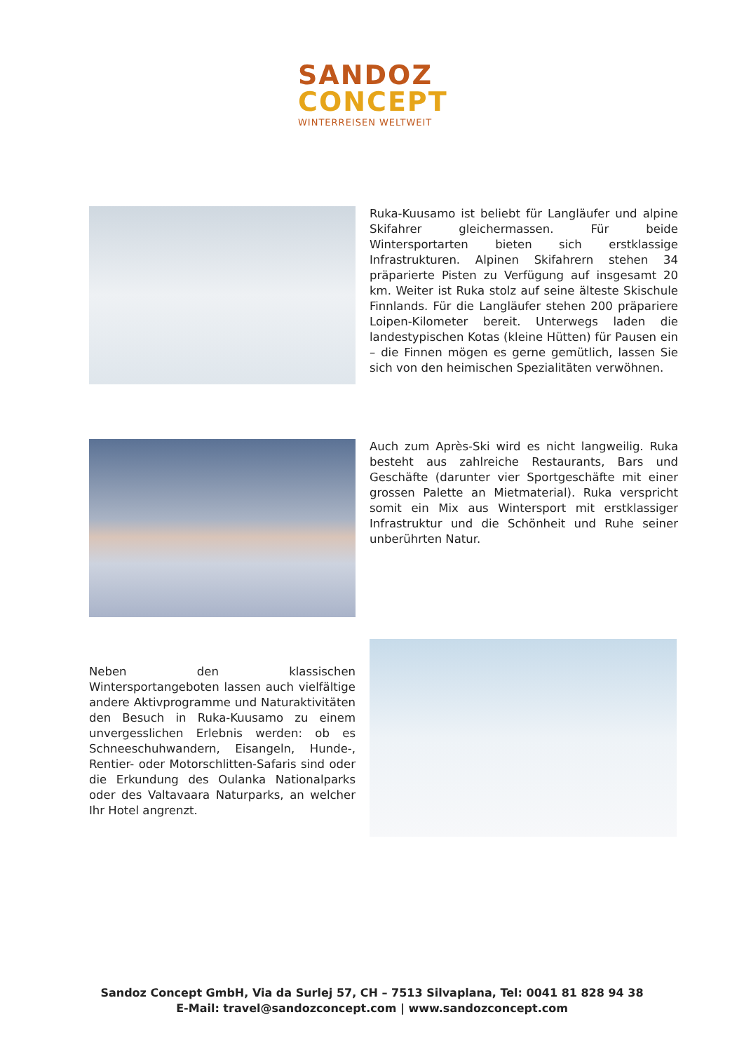SANDOZ
CONCEPT
WINTERREISEN WELTWEIT
Ruka-Kuusamo ist beliebt für Langläufer und alpine Skifahrer gleichermassen. Für beide Wintersportarten bieten sich erstklassige Infrastrukturen. Alpinen Skifahrern stehen 34 präparierte Pisten zu Verfügung auf insgesamt 20 km. Weiter ist Ruka stolz auf seine älteste Skischule Finnlands. Für die Langläufer stehen 200 präpariere Loipen-Kilometer bereit. Unterwegs laden die landestypischen Kotas (kleine Hütten) für Pausen ein – die Finnen mögen es gerne gemütlich, lassen Sie sich von den heimischen Spezialitäten verwöhnen.
Auch zum Après-Ski wird es nicht langweilig. Ruka besteht aus zahlreiche Restaurants, Bars und Geschäfte (darunter vier Sportgeschäfte mit einer grossen Palette an Mietmaterial). Ruka verspricht somit ein Mix aus Wintersport mit erstklassiger Infrastruktur und die Schönheit und Ruhe seiner unberührten Natur.
Neben den klassischen Wintersportangeboten lassen auch vielfältige andere Aktivprogramme und Naturaktivitäten den Besuch in Ruka-Kuusamo zu einem unvergesslichen Erlebnis werden: ob es Schneeschuhwandern, Eisangeln, Hunde-, Rentier- oder Motorschlitten-Safaris sind oder die Erkundung des Oulanka Nationalparks oder des Valtavaara Naturparks, an welcher Ihr Hotel angrenzt.
Sandoz Concept GmbH, Via da Surlej 57, CH – 7513 Silvaplana, Tel: 0041 81 828 94 38
E-Mail: travel@sandozconcept.com | www.sandozconcept.com